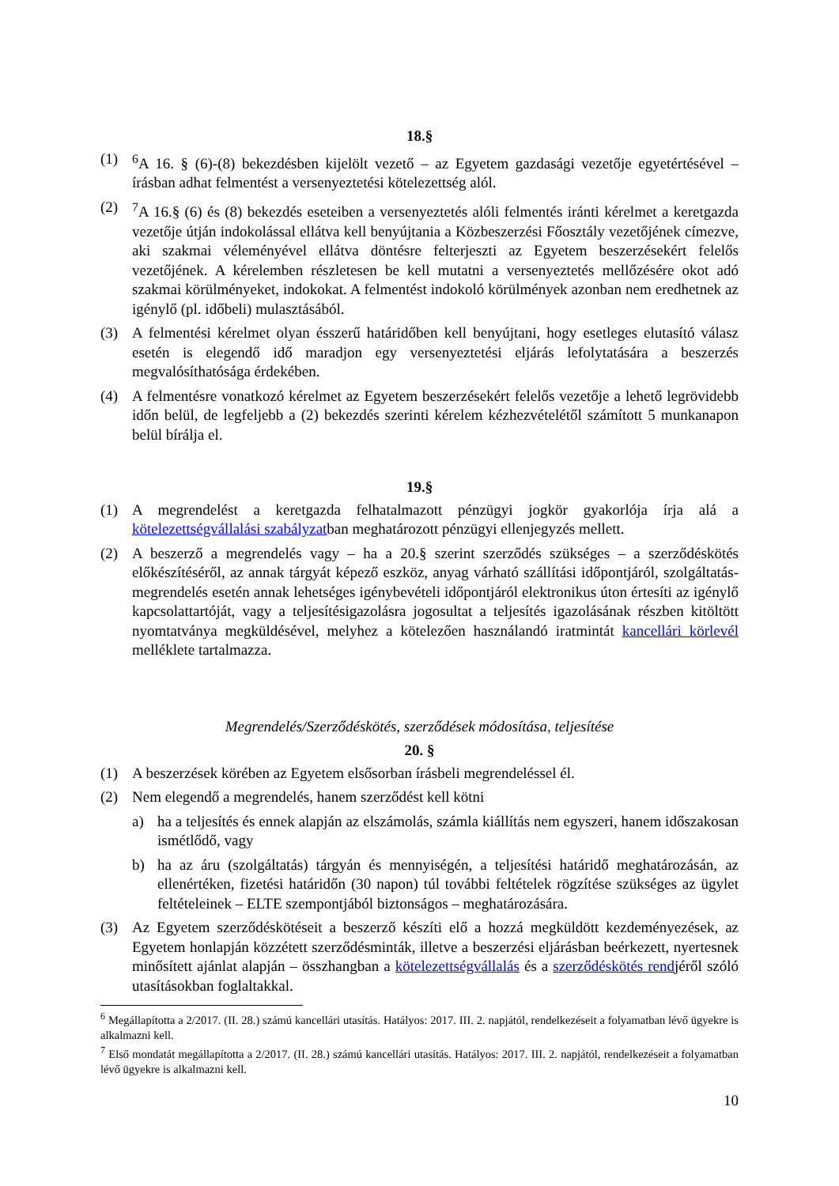18.§
(1) <sup>6</sup>A 16. § (6)-(8) bekezdésben kijelölt vezető – az Egyetem gazdasági vezetője egyetértésével – írásban adhat felmentést a versenyeztetési kötelezettség alól.
(2) <sup>7</sup>A 16.§ (6) és (8) bekezdés eseteiben a versenyeztetés alóli felmentés iránti kérelmet a keretgazda vezetője útján indokolással ellátva kell benyújtania a Közbeszerzési Főosztály vezetőjének címezve, aki szakmai véleményével ellátva döntésre felterjeszti az Egyetem beszerzésekért felelős vezetőjének. A kérelemben részletesen be kell mutatni a versenyeztetés mellőzésére okot adó szakmai körülményeket, indokokat. A felmentést indokoló körülmények azonban nem eredhetnek az igénylő (pl. időbeli) mulasztásából.
(3) A felmentési kérelmet olyan ésszerű határidőben kell benyújtani, hogy esetleges elutasító válasz esetén is elegendő idő maradjon egy versenyeztetési eljárás lefolytatására a beszerzés megvalósíthatósága érdekében.
(4) A felmentésre vonatkozó kérelmet az Egyetem beszerzésekért felelős vezetője a lehető legrövidebb időn belül, de legfeljebb a (2) bekezdés szerinti kérelem kézhezvételétől számított 5 munkanapon belül bírálja el.
19.§
(1) A megrendelést a keretgazda felhatalmazott pénzügyi jogkör gyakorlója írja alá a kötelezettségvállalási szabályzatban meghatározott pénzügyi ellenjegyzés mellett.
(2) A beszerző a megrendelés vagy – ha a 20.§ szerint szerződés szükséges – a szerződéskötés előkészítéséről, az annak tárgyát képező eszköz, anyag várható szállítási időpontjáról, szolgáltatás-megrendelés esetén annak lehetséges igénybevételi időpontjáról elektronikus úton értesíti az igénylő kapcsolattartóját, vagy a teljesítésigazolásra jogosultat a teljesítés igazolásának részben kitöltött nyomtatványa megküldésével, melyhez a kötelezően használandó iratmintát kancellári körlevél melléklete tartalmazza.
Megrendelés/Szerződéskötés, szerződések módosítása, teljesítése
20. §
(1) A beszerzések körében az Egyetem elsősorban írásbeli megrendeléssel él.
(2) Nem elegendő a megrendelés, hanem szerződést kell kötni
a) ha a teljesítés és ennek alapján az elszámolás, számla kiállítás nem egyszeri, hanem időszakosan ismétlődő, vagy
b) ha az áru (szolgáltatás) tárgyán és mennyiségén, a teljesítési határidő meghatározásán, az ellenértéken, fizetési határidőn (30 napon) túl további feltételek rögzítése szükséges az ügylet feltételeinek – ELTE szempontjából biztonságos – meghatározására.
(3) Az Egyetem szerződéskötéseit a beszerző készíti elő a hozzá megküldött kezdeményezések, az Egyetem honlapján közzétett szerződésminták, illetve a beszerzési eljárásban beérkezett, nyertesnek minősített ajánlat alapján – összhangban a kötelezettségvállalás és a szerződéskötés rendjéről szóló utasításokban foglaltakkal.
<sup>6</sup> Megállapította a 2/2017. (II. 28.) számú kancellári utasítás. Hatályos: 2017. III. 2. napjától, rendelkezéseit a folyamatban lévő ügyekre is alkalmazni kell.
<sup>7</sup> Első mondatát megállapította a 2/2017. (II. 28.) számú kancellári utasítás. Hatályos: 2017. III. 2. napjától, rendelkezéseit a folyamatban lévő ügyekre is alkalmazni kell.
10